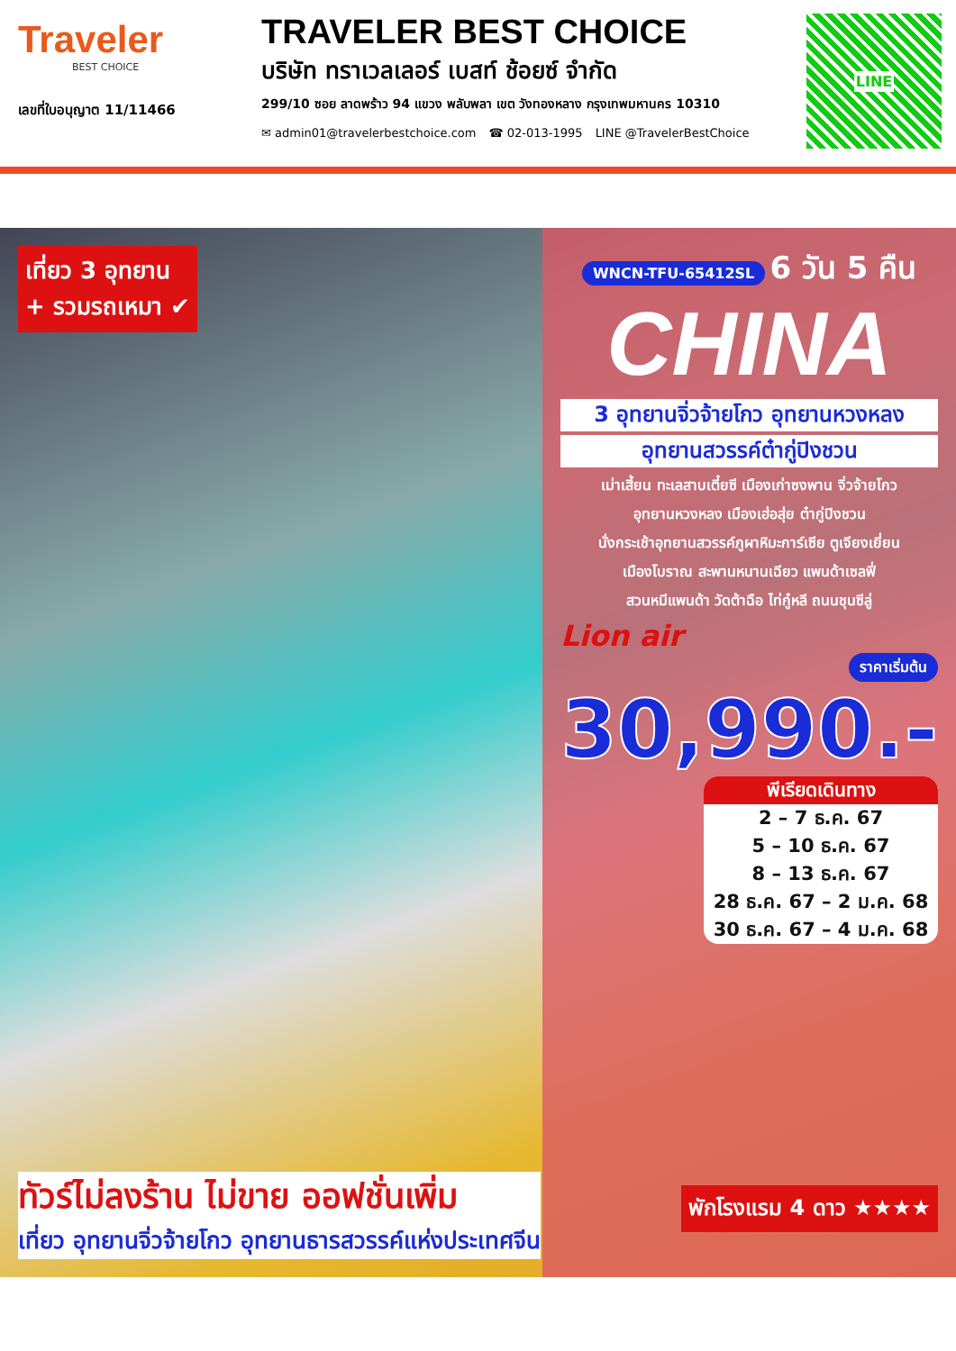Traveler
BEST CHOICE
เลขที่ใบอนุญาต 11/11466
TRAVELER BEST CHOICE
บริษัท ทราเวลเลอร์ เบสท์ ช้อยซ์ จำกัด
299/10 ซอย ลาดพร้าว 94 แขวง พลับพลา เขต วังทองหลาง กรุงเทพมหานคร 10310
✉ admin01@travelerbestchoice.com ☎ 02-013-1995 LINE @TravelerBestChoice
LINE
เที่ยว 3 อุทยาน
+ รวมรถเหมา ✔
WNCN-TFU-65412SL 6 วัน 5 คืน
CHINA
3 อุทยานจิ่วจ้ายโกว อุทยานหวงหลง
อุทยานสวรรค์ต๋ากู่ปิงชวน
เม่าเสี้ยน ทะเลสาบเตี๋ยซี เมืองเก่าซงพาน จิ่วจ้ายโกว
อุทยานหวงหลง เมืองเฮ่อสุ่ย ต๋ากู่ปิงชวน
นั่งกระเช้าอุทยานสวรรค์ภูผาหิมะการ์เซีย ตูเจียงเยี่ยน
เมืองโบราณ สะพานหนานเฉียว แพนด้าเซลฟี่
สวนหมีแพนด้า วัดต้าฉือ ไท่กู๋หลี ถนนชุนซีลู่
Lion air
ราคาเริ่มต้น
30,990.-
พีเรียดเดินทาง
2 – 7 ธ.ค. 67
5 – 10 ธ.ค. 67
8 – 13 ธ.ค. 67
28 ธ.ค. 67 – 2 ม.ค. 68
30 ธ.ค. 67 – 4 ม.ค. 68
ทัวร์ไม่ลงร้าน ไม่ขาย ออฟชั่นเพิ่ม
เที่ยว อุทยานจิ่วจ้ายโกว อุทยานธารสวรรค์แห่งประเทศจีน
พักโรงแรม 4 ดาว ★★★★